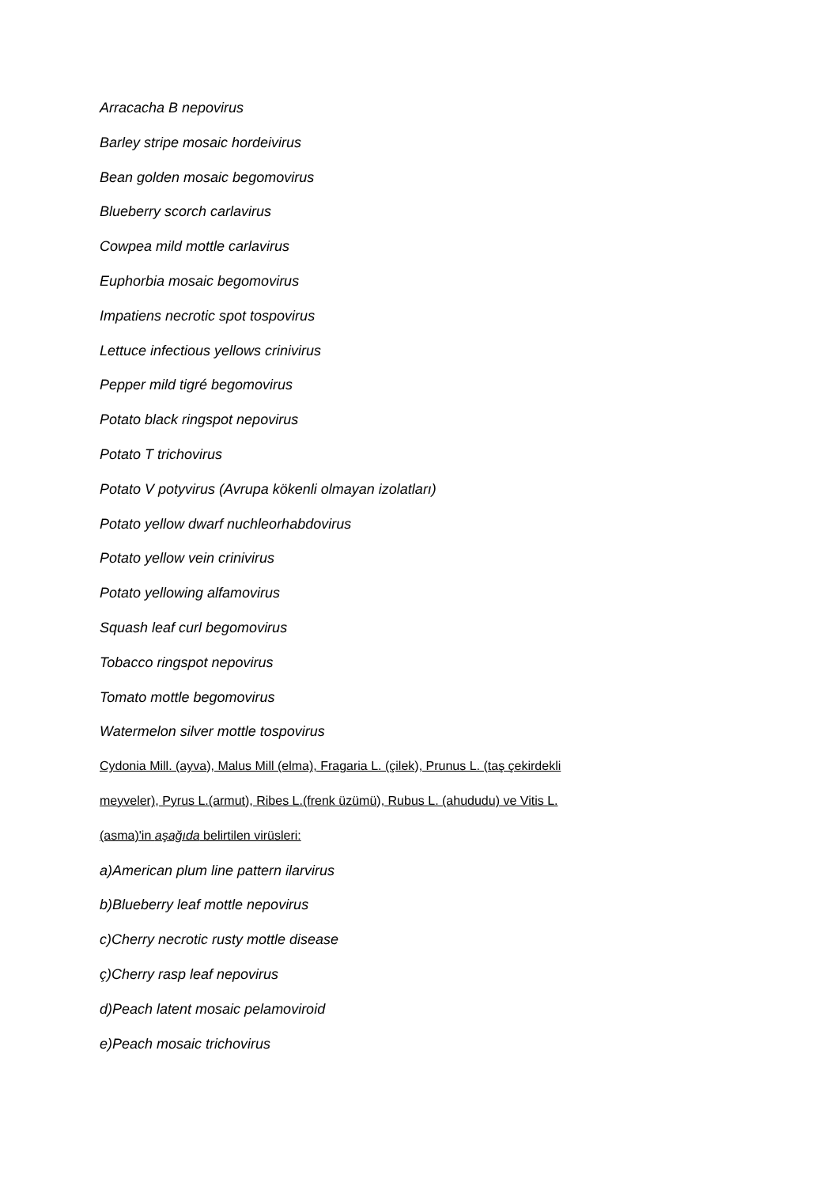Arracacha B nepovirus
Barley stripe mosaic hordeivirus
Bean golden mosaic begomovirus
Blueberry scorch carlavirus
Cowpea mild mottle carlavirus
Euphorbia mosaic begomovirus
Impatiens necrotic spot tospovirus
Lettuce infectious yellows crinivirus
Pepper mild tigré begomovirus
Potato black ringspot nepovirus
Potato T trichovirus
Potato V potyvirus (Avrupa kökenli olmayan izolatları)
Potato yellow dwarf nuchleorhabdovirus
Potato yellow vein crinivirus
Potato yellowing alfamovirus
Squash leaf curl begomovirus
Tobacco ringspot nepovirus
Tomato mottle begomovirus
Watermelon silver mottle tospovirus
Cydonia Mill. (ayva), Malus Mill (elma), Fragaria L. (çilek), Prunus L. (taş çekirdekli
meyveler), Pyrus L.(armut), Ribes L.(frenk üzümü), Rubus L. (ahududu) ve Vitis L.
(asma)'in aşağıda belirtilen virüsleri:
a)American plum line pattern ilarvirus
b)Blueberry leaf mottle nepovirus
c)Cherry necrotic rusty mottle disease
ç)Cherry rasp leaf nepovirus
d)Peach latent mosaic pelamoviroid
e)Peach mosaic trichovirus